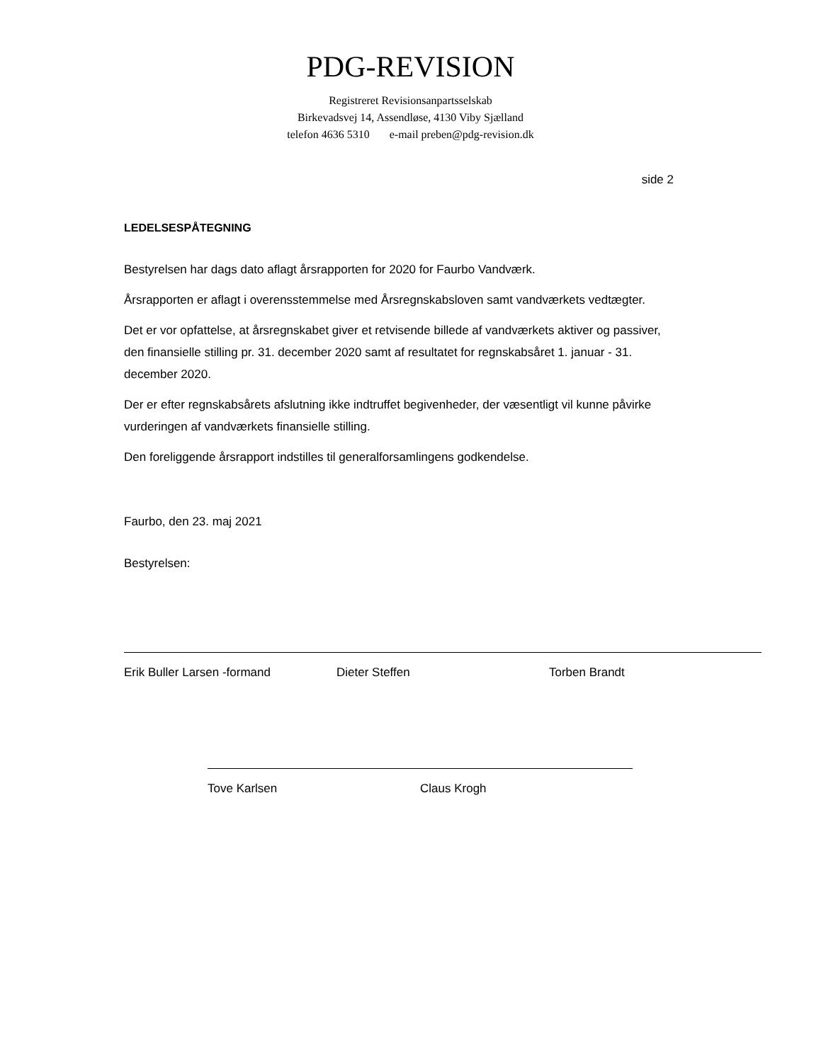PDG-REVISION
Registreret Revisionsanpartsselskab
Birkevadsvej 14, Assendløse, 4130 Viby Sjælland
telefon 4636 5310 e-mail preben@pdg-revision.dk
side 2
LEDELSESPÅTEGNING
Bestyrelsen har dags dato aflagt årsrapporten for 2020 for Faurbo Vandværk.
Årsrapporten er aflagt i overensstemmelse med Årsregnskabsloven samt vandværkets vedtægter.
Det er vor opfattelse, at årsregnskabet giver et retvisende billede af vandværkets aktiver og passiver, den finansielle stilling pr. 31. december 2020 samt af resultatet for regnskabsåret 1. januar - 31. december 2020.
Der er efter regnskabsårets afslutning ikke indtruffet begivenheder, der væsentligt vil kunne påvirke vurderingen af vandværkets finansielle stilling.
Den foreliggende årsrapport indstilles til generalforsamlingens godkendelse.
Faurbo, den 23. maj 2021
Bestyrelsen:
Erik Buller Larsen -formand Dieter Steffen Torben Brandt
Tove Karlsen Claus Krogh